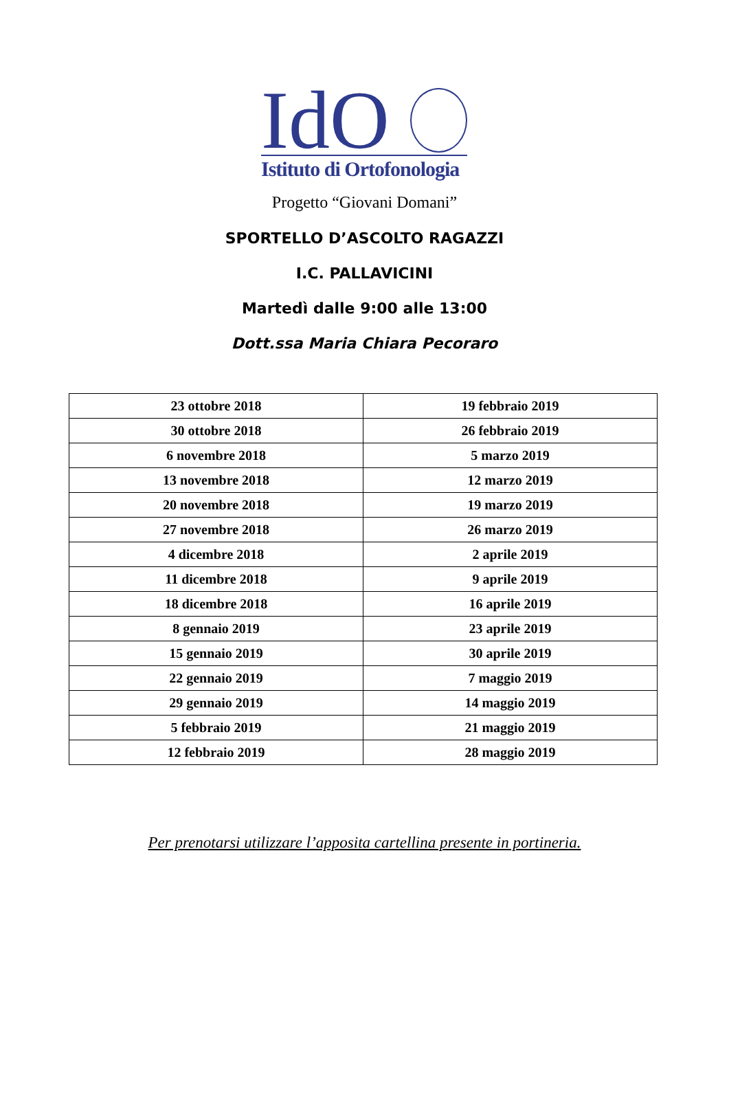IdO
Istituto di Ortofonologia
Progetto “Giovani Domani”
SPORTELLO D’ASCOLTO RAGAZZI
I.C. PALLAVICINI
Martedì dalle 9:00 alle 13:00
Dott.ssa Maria Chiara Pecoraro
| 23 ottobre 2018 | 19 febbraio 2019 |
| 30 ottobre 2018 | 26 febbraio 2019 |
| 6 novembre 2018 | 5 marzo 2019 |
| 13 novembre 2018 | 12 marzo 2019 |
| 20 novembre 2018 | 19 marzo 2019 |
| 27 novembre 2018 | 26 marzo 2019 |
| 4 dicembre 2018 | 2 aprile 2019 |
| 11 dicembre 2018 | 9 aprile 2019 |
| 18 dicembre 2018 | 16 aprile 2019 |
| 8 gennaio 2019 | 23 aprile 2019 |
| 15 gennaio 2019 | 30 aprile 2019 |
| 22 gennaio 2019 | 7 maggio 2019 |
| 29 gennaio 2019 | 14 maggio 2019 |
| 5 febbraio 2019 | 21 maggio 2019 |
| 12 febbraio 2019 | 28 maggio 2019 |
Per prenotarsi utilizzare l’apposita cartellina presente in portineria.